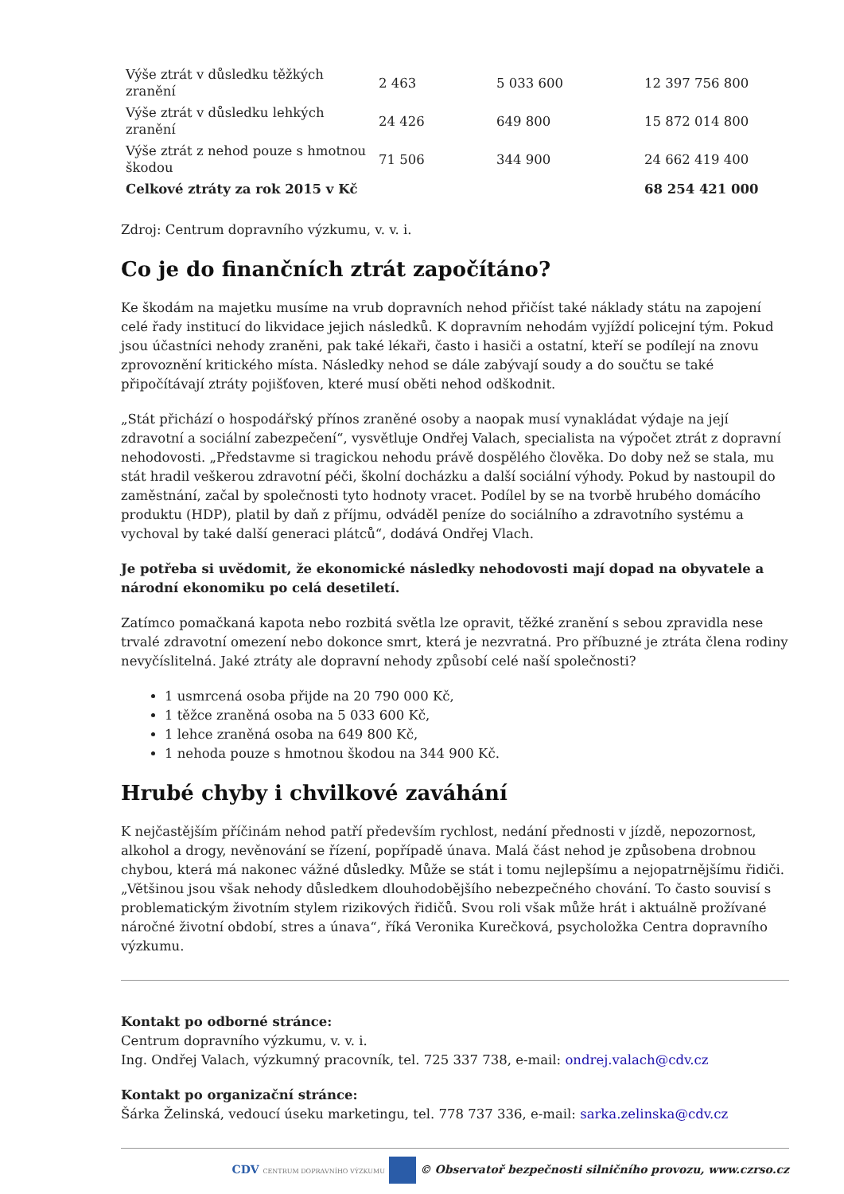| Výše ztrát v důsledku těžkých zranění | 2 463 | 5 033 600 | 12 397 756 800 |
| Výše ztrát v důsledku lehkých zranění | 24 426 | 649 800 | 15 872 014 800 |
| Výše ztrát z nehod pouze s hmotnou škodou | 71 506 | 344 900 | 24 662 419 400 |
| Celkové ztráty za rok 2015 v Kč | | | 68 254 421 000 |
Zdroj: Centrum dopravního výzkumu, v. v. i.
Co je do finančních ztrát započítáno?
Ke škodám na majetku musíme na vrub dopravních nehod přičíst také náklady státu na zapojení celé řady institucí do likvidace jejich následků. K dopravním nehodám vyjíždí policejní tým. Pokud jsou účastníci nehody zraněni, pak také lékaři, často i hasiči a ostatní, kteří se podílejí na znovu zprovoznění kritického místa. Následky nehod se dále zabývají soudy a do součtu se také připočítávají ztráty pojišťoven, které musí oběti nehod odškodnit.
„Stát přichází o hospodářský přínos zraněné osoby a naopak musí vynakládat výdaje na její zdravotní a sociální zabezpečení“, vysvětluje Ondřej Valach, specialista na výpočet ztrát z dopravní nehodovosti. „Představme si tragickou nehodu právě dospělého člověka. Do doby než se stala, mu stát hradil veškerou zdravotní péči, školní docházku a další sociální výhody. Pokud by nastoupil do zaměstnání, začal by společnosti tyto hodnoty vracet. Podílel by se na tvorbě hrubého domácího produktu (HDP), platil by daň z příjmu, odváděl peníze do sociálního a zdravotního systému a vychoval by také další generaci plátců“, dodává Ondřej Vlach.
Je potřeba si uvědomit, že ekonomické následky nehodovosti mají dopad na obyvatele a národní ekonomiku po celá desetiletí.
Zatímco pomačkaná kapota nebo rozbitá světla lze opravit, těžké zranění s sebou zpravidla nese trvalé zdravotní omezení nebo dokonce smrt, která je nezvratná. Pro příbuzné je ztráta člena rodiny nevyčíslitelná. Jaké ztráty ale dopravní nehody způsobí celé naší společnosti?
1 usmrcená osoba přijde na 20 790 000 Kč,
1 těžce zraněná osoba na 5 033 600 Kč,
1 lehce zraněná osoba na 649 800 Kč,
1 nehoda pouze s hmotnou škodou na 344 900 Kč.
Hrubé chyby i chvilkové zaváhání
K nejčastějším příčinám nehod patří především rychlost, nedání přednosti v jízdě, nepozornost, alkohol a drogy, nevěnování se řízení, popřípadě únava. Malá část nehod je způsobena drobnou chybou, která má nakonec vážné důsledky. Může se stát i tomu nejlepšímu a nejopatrnějšímu řidiči. „Většinou jsou však nehody důsledkem dlouhodobějšího nebezpečného chování. To často souvisí s problematickým životním stylem rizikových řidičů. Svou roli však může hrát i aktuálně prožívané náročné životní období, stres a únava“, říká Veronika Kurečková, psycholožka Centra dopravního výzkumu.
Kontakt po odborné stránce:
Centrum dopravního výzkumu, v. v. i.
Ing. Ondřej Valach, výzkumný pracovník, tel. 725 337 738, e-mail: ondrej.valach@cdv.cz
Kontakt po organizační stránce:
Šárka Želinská, vedoucí úseku marketingu, tel. 778 737 336, e-mail: sarka.zelinska@cdv.cz
CDV CENTRUM DOPRAVNÍHO VÝZKUMU © Observatoř bezpečnosti silničního provozu, www.czrso.cz